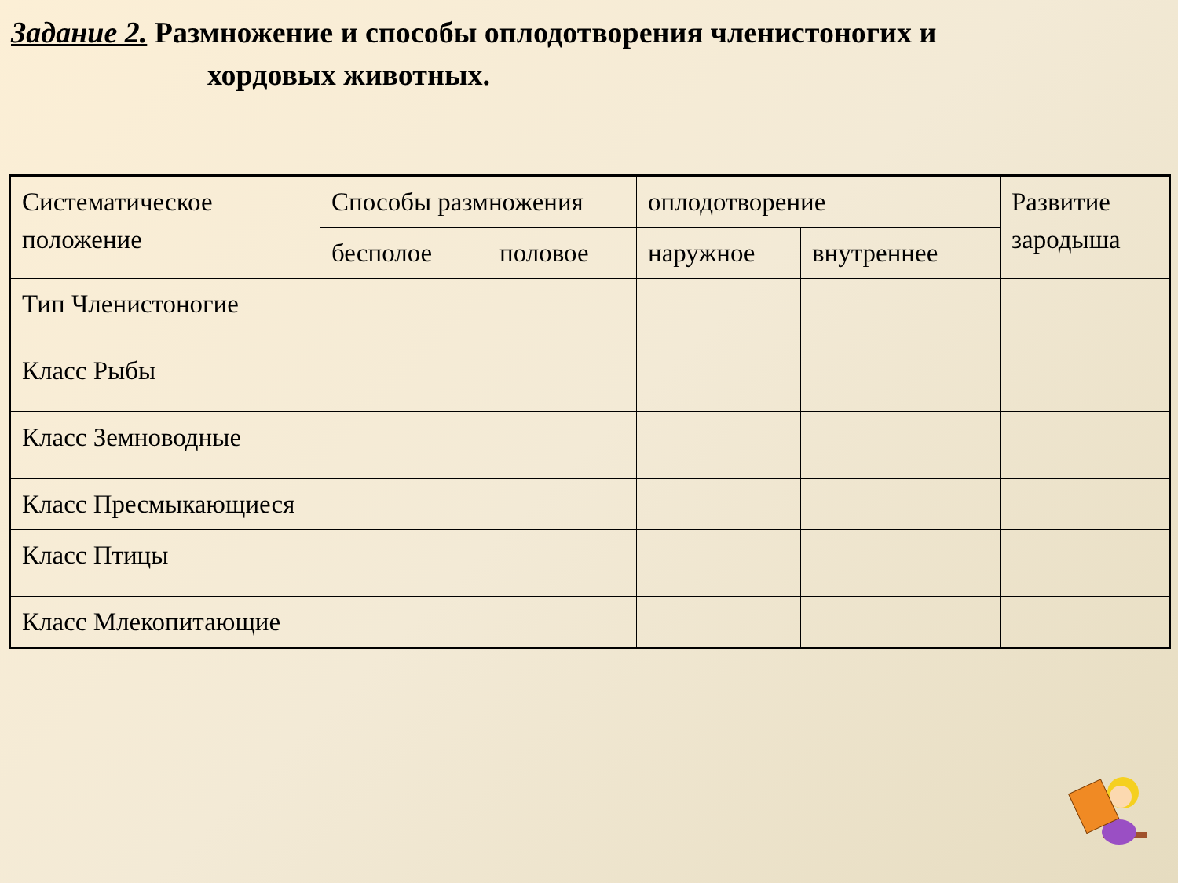Задание 2. Размножение и способы оплодотворения членистоногих и
хордовых животных.
| Систематическое положение | Способы размножения | | оплодотворение | | Развитие зародыша |
| --- | --- | --- | --- | --- | --- |
| | бесполое | половое | наружное | внутреннее | |
| Тип Членистоногие | | | | | |
| Класс Рыбы | | | | | |
| Класс Земноводные | | | | | |
| Класс Пресмыкающиеся | | | | | |
| Класс Птицы | | | | | |
| Класс Млекопитающие | | | | | |